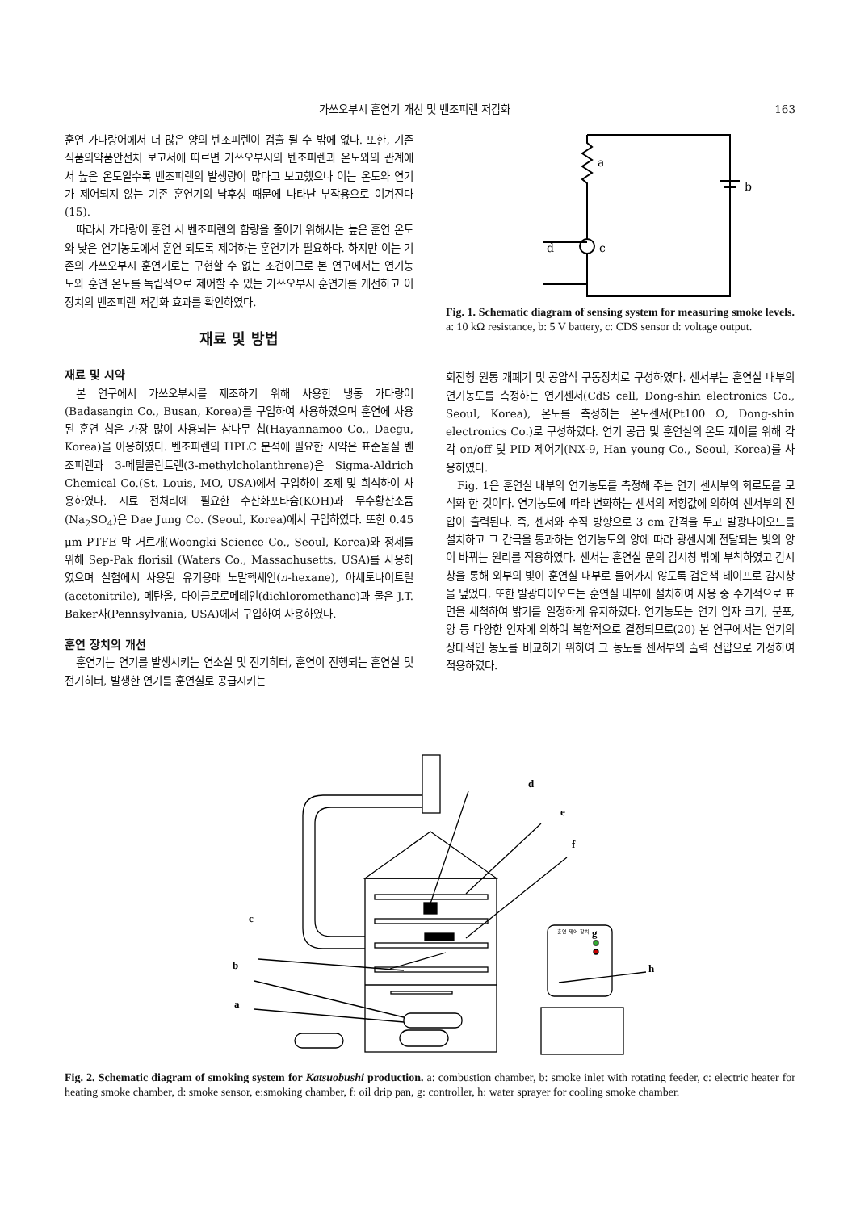가쓰오부시 훈연기 개선 및 벤조피렌 저감화 163
훈연 가다랑어에서 더 많은 양의 벤조피렌이 검출 될 수 밖에 없다. 또한, 기존 식품의약품안전처 보고서에 따르면 가쓰오부시의 벤조피렌과 온도와의 관계에서 높은 온도일수록 벤조피렌의 발생량이 많다고 보고했으나 이는 온도와 연기가 제어되지 않는 기존 훈연기의 낙후성 때문에 나타난 부작용으로 여겨진다(15).
따라서 가다랑어 훈연 시 벤조피렌의 함량을 줄이기 위해서는 높은 훈연 온도와 낮은 연기농도에서 훈연 되도록 제어하는 훈연기가 필요하다. 하지만 이는 기존의 가쓰오부시 훈연기로는 구현할 수 없는 조건이므로 본 연구에서는 연기농도와 훈연 온도를 독립적으로 제어할 수 있는 가쓰오부시 훈연기를 개선하고 이 장치의 벤조피렌 저감화 효과를 확인하였다.
재료 및 방법
재료 및 시약
본 연구에서 가쓰오부시를 제조하기 위해 사용한 냉동 가다랑어(Badasangin Co., Busan, Korea)를 구입하여 사용하였으며 훈연에 사용된 훈연 칩은 가장 많이 사용되는 참나무 칩(Hayannamoo Co., Daegu, Korea)을 이용하였다. 벤조피렌의 HPLC 분석에 필요한 시약은 표준물질 벤조피렌과 3-메틸콜란트렌(3-methylcholanthrene)은 Sigma-Aldrich Chemical Co.(St. Louis, MO, USA)에서 구입하여 조제 및 희석하여 사용하였다. 시료 전처리에 필요한 수산화포타슘(KOH)과 무수황산소듐(Na<sub>2</sub>SO<sub>4</sub>)은 Dae Jung Co. (Seoul, Korea)에서 구입하였다. 또한 0.45 μm PTFE 막 거르개(Woongki Science Co., Seoul, Korea)와 정제를 위해 Sep-Pak florisil (Waters Co., Massachusetts, USA)를 사용하였으며 실험에서 사용된 유기용매 노말헥세인(n-hexane), 아세토나이트릴(acetonitrile), 메탄올, 다이클로로메테인(dichloromethane)과 물은 J.T. Baker사(Pennsylvania, USA)에서 구입하여 사용하였다.
훈연 장치의 개선
훈연기는 연기를 발생시키는 연소실 및 전기히터, 훈연이 진행되는 훈연실 및 전기히터, 발생한 연기를 훈연실로 공급시키는
a
b
c
d
Fig. 1. Schematic diagram of sensing system for measuring smoke levels. a: 10 kΩ resistance, b: 5 V battery, c: CDS sensor d: voltage output.
회전형 원통 개폐기 및 공압식 구동장치로 구성하였다. 센서부는 훈연실 내부의 연기농도를 측정하는 연기센서(CdS cell, Dong-shin electronics Co., Seoul, Korea), 온도를 측정하는 온도센서(Pt100 Ω, Dong-shin electronics Co.)로 구성하였다. 연기 공급 및 훈연실의 온도 제어를 위해 각각 on/off 및 PID 제어기(NX-9, Han young Co., Seoul, Korea)를 사용하였다.
Fig. 1은 훈연실 내부의 연기농도를 측정해 주는 연기 센서부의 회로도를 모식화 한 것이다. 연기농도에 따라 변화하는 센서의 저항값에 의하여 센서부의 전압이 출력된다. 즉, 센서와 수직 방향으로 3 cm 간격을 두고 발광다이오드를 설치하고 그 간극을 통과하는 연기농도의 양에 따라 광센서에 전달되는 빛의 양이 바뀌는 원리를 적용하였다. 센서는 훈연실 문의 감시창 밖에 부착하였고 감시창을 통해 외부의 빛이 훈연실 내부로 들어가지 않도록 검은색 테이프로 감시창을 덮었다. 또한 발광다이오드는 훈연실 내부에 설치하여 사용 중 주기적으로 표면을 세척하여 밝기를 일정하게 유지하였다. 연기농도는 연기 입자 크기, 분포, 양 등 다양한 인자에 의하여 복합적으로 결정되므로(20) 본 연구에서는 연기의 상대적인 농도를 비교하기 위하여 그 농도를 센서부의 출력 전압으로 가정하여 적용하였다.
d
e
f
g
h
c
b
a
훈연 제어 장치
Fig. 2. Schematic diagram of smoking system for Katsuobushi production. a: combustion chamber, b: smoke inlet with rotating feeder, c: electric heater for heating smoke chamber, d: smoke sensor, e:smoking chamber, f: oil drip pan, g: controller, h: water sprayer for cooling smoke chamber.